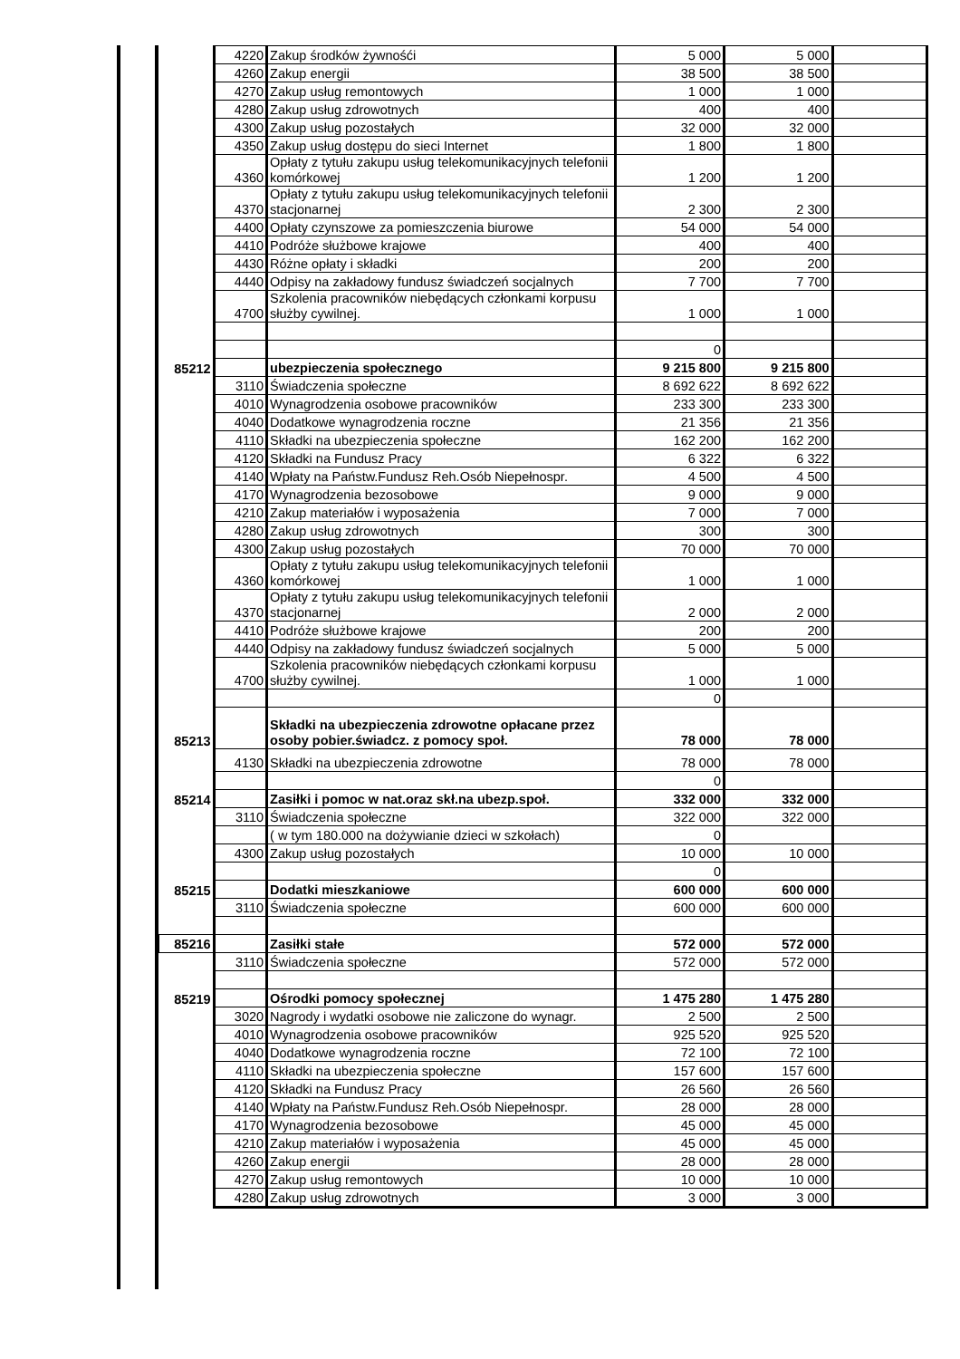| | 4220 | Zakup środków żywnośći | 5 000 | 5 000 | |
| | 4260 | Zakup energii | 38 500 | 38 500 | |
| | 4270 | Zakup usług remontowych | 1 000 | 1 000 | |
| | 4280 | Zakup usług zdrowotnych | 400 | 400 | |
| | 4300 | Zakup usług pozostałych | 32 000 | 32 000 | |
| | 4350 | Zakup usług dostępu do sieci Internet | 1 800 | 1 800 | |
| | 4360 | Opłaty z tytułu zakupu usług telekomunikacyjnych telefonii komórkowej | 1 200 | 1 200 | |
| | 4370 | Opłaty z tytułu zakupu usług telekomunikacyjnych telefonii stacjonarnej | 2 300 | 2 300 | |
| | 4400 | Opłaty czynszowe za pomieszczenia biurowe | 54 000 | 54 000 | |
| | 4410 | Podróże służbowe krajowe | 400 | 400 | |
| | 4430 | Różne opłaty i składki | 200 | 200 | |
| | 4440 | Odpisy na zakładowy fundusz świadczeń socjalnych | 7 700 | 7 700 | |
| | 4700 | Szkolenia pracowników niebędących członkami korpusu służby cywilnej. | 1 000 | 1 000 | |
| | | | 0 | | |
| 85212 | | ubezpieczenia społecznego | 9 215 800 | 9 215 800 | |
| | 3110 | Świadczenia społeczne | 8 692 622 | 8 692 622 | |
| | 4010 | Wynagrodzenia osobowe pracowników | 233 300 | 233 300 | |
| | 4040 | Dodatkowe wynagrodzenia roczne | 21 356 | 21 356 | |
| | 4110 | Składki na ubezpieczenia społeczne | 162 200 | 162 200 | |
| | 4120 | Składki na Fundusz Pracy | 6 322 | 6 322 | |
| | 4140 | Wpłaty na Państw.Fundusz Reh.Osób Niepełnospr. | 4 500 | 4 500 | |
| | 4170 | Wynagrodzenia bezosobowe | 9 000 | 9 000 | |
| | 4210 | Zakup materiałów i wyposażenia | 7 000 | 7 000 | |
| | 4280 | Zakup usług zdrowotnych | 300 | 300 | |
| | 4300 | Zakup usług pozostałych | 70 000 | 70 000 | |
| | 4360 | Opłaty z tytułu zakupu usług telekomunikacyjnych telefonii komórkowej | 1 000 | 1 000 | |
| | 4370 | Opłaty z tytułu zakupu usług telekomunikacyjnych telefonii stacjonarnej | 2 000 | 2 000 | |
| | 4410 | Podróże służbowe krajowe | 200 | 200 | |
| | 4440 | Odpisy na zakładowy fundusz świadczeń socjalnych | 5 000 | 5 000 | |
| | 4700 | Szkolenia pracowników niebędących członkami korpusu służby cywilnej. | 1 000 | 1 000 | |
| | | | 0 | | |
| 85213 | | Składki na ubezpieczenia zdrowotne opłacane przez osoby pobier.świadcz. z pomocy społ. | 78 000 | 78 000 | |
| | 4130 | Składki na ubezpieczenia zdrowotne | 78 000 | 78 000 | |
| | | | 0 | | |
| 85214 | | Zasiłki i pomoc w nat.oraz skł.na ubezp.społ. | 332 000 | 332 000 | |
| | 3110 | Świadczenia społeczne | 322 000 | 322 000 | |
| | | ( w tym 180.000 na dożywianie dzieci w szkołach) | 0 | | |
| | 4300 | Zakup usług pozostałych | 10 000 | 10 000 | |
| | | | 0 | | |
| 85215 | | Dodatki mieszkaniowe | 600 000 | 600 000 | |
| | 3110 | Świadczenia społeczne | 600 000 | 600 000 | |
| 85216 | | Zasiłki stałe | 572 000 | 572 000 | |
| | 3110 | Świadczenia społeczne | 572 000 | 572 000 | |
| 85219 | | Ośrodki pomocy społecznej | 1 475 280 | 1 475 280 | |
| | 3020 | Nagrody i wydatki osobowe nie zaliczone do wynagr. | 2 500 | 2 500 | |
| | 4010 | Wynagrodzenia osobowe pracowników | 925 520 | 925 520 | |
| | 4040 | Dodatkowe wynagrodzenia roczne | 72 100 | 72 100 | |
| | 4110 | Składki na ubezpieczenia społeczne | 157 600 | 157 600 | |
| | 4120 | Składki na Fundusz Pracy | 26 560 | 26 560 | |
| | 4140 | Wpłaty na Państw.Fundusz Reh.Osób Niepełnospr. | 28 000 | 28 000 | |
| | 4170 | Wynagrodzenia bezosobowe | 45 000 | 45 000 | |
| | 4210 | Zakup materiałów i wyposażenia | 45 000 | 45 000 | |
| | 4260 | Zakup energii | 28 000 | 28 000 | |
| | 4270 | Zakup usług remontowych | 10 000 | 10 000 | |
| | 4280 | Zakup usług zdrowotnych | 3 000 | 3 000 | |